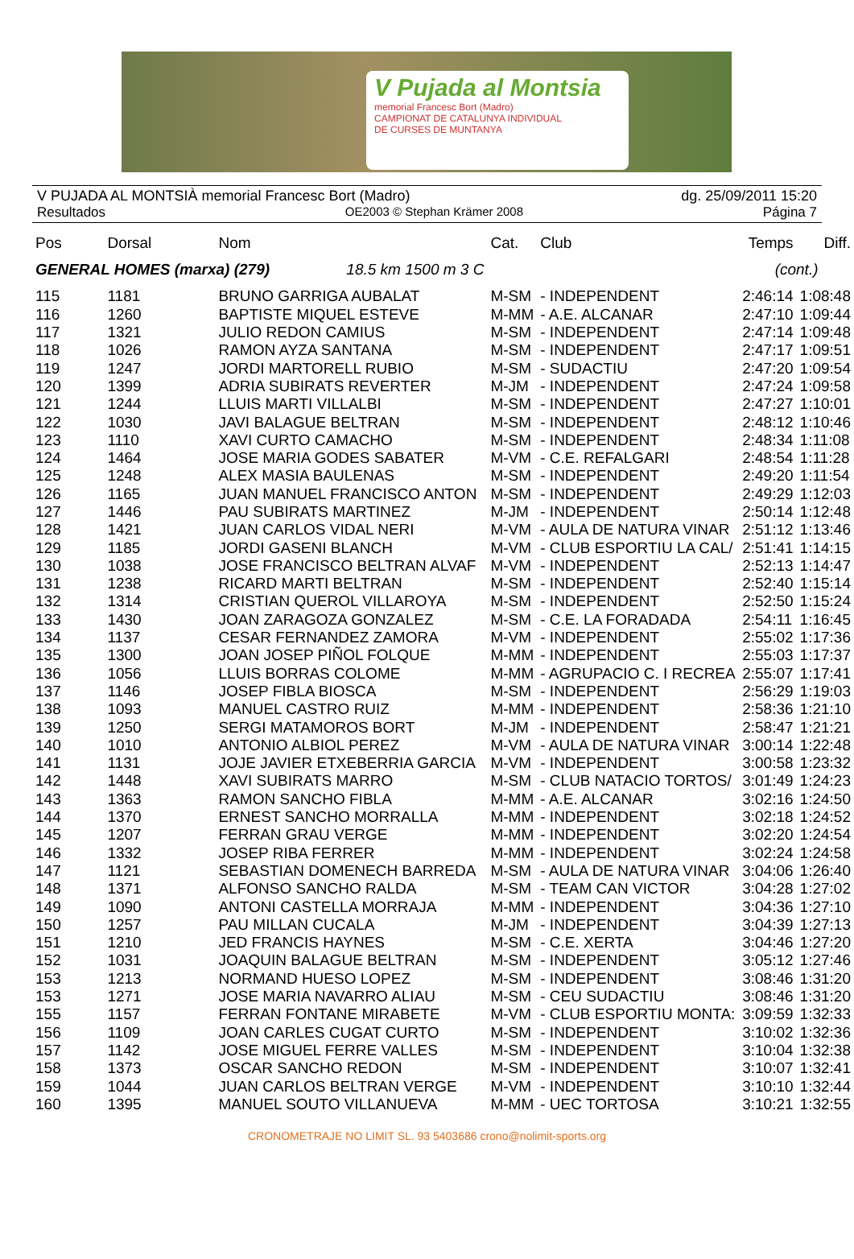V Pujada al Montsia
memorial Francesc Bort (Madro)
CAMPIONAT DE CATALUNYA INDIVIDUAL
DE CURSES DE MUNTANYA
V PUJADA AL MONTSIÀ memorial Francesc Bort (Madro) dg. 25/09/2011 15:20
Resultados OE2003 © Stephan Krämer 2008 Página 7
| Pos | Dorsal | Nom | Cat. | Club | Temps | Diff. |
| --- | --- | --- | --- | --- | --- | --- |
| GENERAL HOMES (marxa) (279) 18.5 km 1500 m 3 C | | | | | (cont.) | |
| 115 | 1181 | BRUNO GARRIGA AUBALAT | M-SM | - INDEPENDENT | 2:46:14 | 1:08:48 |
| 116 | 1260 | BAPTISTE MIQUEL ESTEVE | M-MM | - A.E. ALCANAR | 2:47:10 | 1:09:44 |
| 117 | 1321 | JULIO REDON CAMIUS | M-SM | - INDEPENDENT | 2:47:14 | 1:09:48 |
| 118 | 1026 | RAMON AYZA SANTANA | M-SM | - INDEPENDENT | 2:47:17 | 1:09:51 |
| 119 | 1247 | JORDI MARTORELL RUBIO | M-SM | - SUDACTIU | 2:47:20 | 1:09:54 |
| 120 | 1399 | ADRIA SUBIRATS REVERTER | M-JM | - INDEPENDENT | 2:47:24 | 1:09:58 |
| 121 | 1244 | LLUIS MARTI VILLALBI | M-SM | - INDEPENDENT | 2:47:27 | 1:10:01 |
| 122 | 1030 | JAVI BALAGUE BELTRAN | M-SM | - INDEPENDENT | 2:48:12 | 1:10:46 |
| 123 | 1110 | XAVI CURTO CAMACHO | M-SM | - INDEPENDENT | 2:48:34 | 1:11:08 |
| 124 | 1464 | JOSE MARIA GODES SABATER | M-VM | - C.E. REFALGARI | 2:48:54 | 1:11:28 |
| 125 | 1248 | ALEX MASIA BAULENAS | M-SM | - INDEPENDENT | 2:49:20 | 1:11:54 |
| 126 | 1165 | JUAN MANUEL FRANCISCO ANTON | M-SM | - INDEPENDENT | 2:49:29 | 1:12:03 |
| 127 | 1446 | PAU SUBIRATS MARTINEZ | M-JM | - INDEPENDENT | 2:50:14 | 1:12:48 |
| 128 | 1421 | JUAN CARLOS VIDAL NERI | M-VM | - AULA DE NATURA VINAR | 2:51:12 | 1:13:46 |
| 129 | 1185 | JORDI GASENI BLANCH | M-VM | - CLUB ESPORTIU LA CAL/ | 2:51:41 | 1:14:15 |
| 130 | 1038 | JOSE FRANCISCO BELTRAN ALVAF | M-VM | - INDEPENDENT | 2:52:13 | 1:14:47 |
| 131 | 1238 | RICARD MARTI BELTRAN | M-SM | - INDEPENDENT | 2:52:40 | 1:15:14 |
| 132 | 1314 | CRISTIAN QUEROL VILLAROYA | M-SM | - INDEPENDENT | 2:52:50 | 1:15:24 |
| 133 | 1430 | JOAN ZARAGOZA GONZALEZ | M-SM | - C.E. LA FORADADA | 2:54:11 | 1:16:45 |
| 134 | 1137 | CESAR FERNANDEZ ZAMORA | M-VM | - INDEPENDENT | 2:55:02 | 1:17:36 |
| 135 | 1300 | JOAN JOSEP PIÑOL FOLQUE | M-MM | - INDEPENDENT | 2:55:03 | 1:17:37 |
| 136 | 1056 | LLUIS BORRAS COLOME | M-MM | - AGRUPACIO C. I RECREA | 2:55:07 | 1:17:41 |
| 137 | 1146 | JOSEP FIBLA BIOSCA | M-SM | - INDEPENDENT | 2:56:29 | 1:19:03 |
| 138 | 1093 | MANUEL CASTRO RUIZ | M-MM | - INDEPENDENT | 2:58:36 | 1:21:10 |
| 139 | 1250 | SERGI MATAMOROS BORT | M-JM | - INDEPENDENT | 2:58:47 | 1:21:21 |
| 140 | 1010 | ANTONIO ALBIOL PEREZ | M-VM | - AULA DE NATURA VINAR | 3:00:14 | 1:22:48 |
| 141 | 1131 | JOJE JAVIER ETXEBERRIA GARCIA | M-VM | - INDEPENDENT | 3:00:58 | 1:23:32 |
| 142 | 1448 | XAVI SUBIRATS MARRO | M-SM | - CLUB NATACIO TORTOS/ | 3:01:49 | 1:24:23 |
| 143 | 1363 | RAMON SANCHO FIBLA | M-MM | - A.E. ALCANAR | 3:02:16 | 1:24:50 |
| 144 | 1370 | ERNEST SANCHO MORRALLA | M-MM | - INDEPENDENT | 3:02:18 | 1:24:52 |
| 145 | 1207 | FERRAN GRAU VERGE | M-MM | - INDEPENDENT | 3:02:20 | 1:24:54 |
| 146 | 1332 | JOSEP RIBA FERRER | M-MM | - INDEPENDENT | 3:02:24 | 1:24:58 |
| 147 | 1121 | SEBASTIAN DOMENECH BARREDA | M-SM | - AULA DE NATURA VINAR | 3:04:06 | 1:26:40 |
| 148 | 1371 | ALFONSO SANCHO RALDA | M-SM | - TEAM CAN VICTOR | 3:04:28 | 1:27:02 |
| 149 | 1090 | ANTONI CASTELLA MORRAJA | M-MM | - INDEPENDENT | 3:04:36 | 1:27:10 |
| 150 | 1257 | PAU MILLAN CUCALA | M-JM | - INDEPENDENT | 3:04:39 | 1:27:13 |
| 151 | 1210 | JED FRANCIS HAYNES | M-SM | - C.E. XERTA | 3:04:46 | 1:27:20 |
| 152 | 1031 | JOAQUIN BALAGUE BELTRAN | M-SM | - INDEPENDENT | 3:05:12 | 1:27:46 |
| 153 | 1213 | NORMAND HUESO LOPEZ | M-SM | - INDEPENDENT | 3:08:46 | 1:31:20 |
| 153 | 1271 | JOSE MARIA NAVARRO ALIAU | M-SM | - CEU SUDACTIU | 3:08:46 | 1:31:20 |
| 155 | 1157 | FERRAN FONTANE MIRABETE | M-VM | - CLUB ESPORTIU MONTA: | 3:09:59 | 1:32:33 |
| 156 | 1109 | JOAN CARLES CUGAT CURTO | M-SM | - INDEPENDENT | 3:10:02 | 1:32:36 |
| 157 | 1142 | JOSE MIGUEL FERRE VALLES | M-SM | - INDEPENDENT | 3:10:04 | 1:32:38 |
| 158 | 1373 | OSCAR SANCHO REDON | M-SM | - INDEPENDENT | 3:10:07 | 1:32:41 |
| 159 | 1044 | JUAN CARLOS BELTRAN VERGE | M-VM | - INDEPENDENT | 3:10:10 | 1:32:44 |
| 160 | 1395 | MANUEL SOUTO VILLANUEVA | M-MM | - UEC TORTOSA | 3:10:21 | 1:32:55 |
CRONOMETRAJE NO LIMIT SL. 93 5403686 crono@nolimit-sports.org